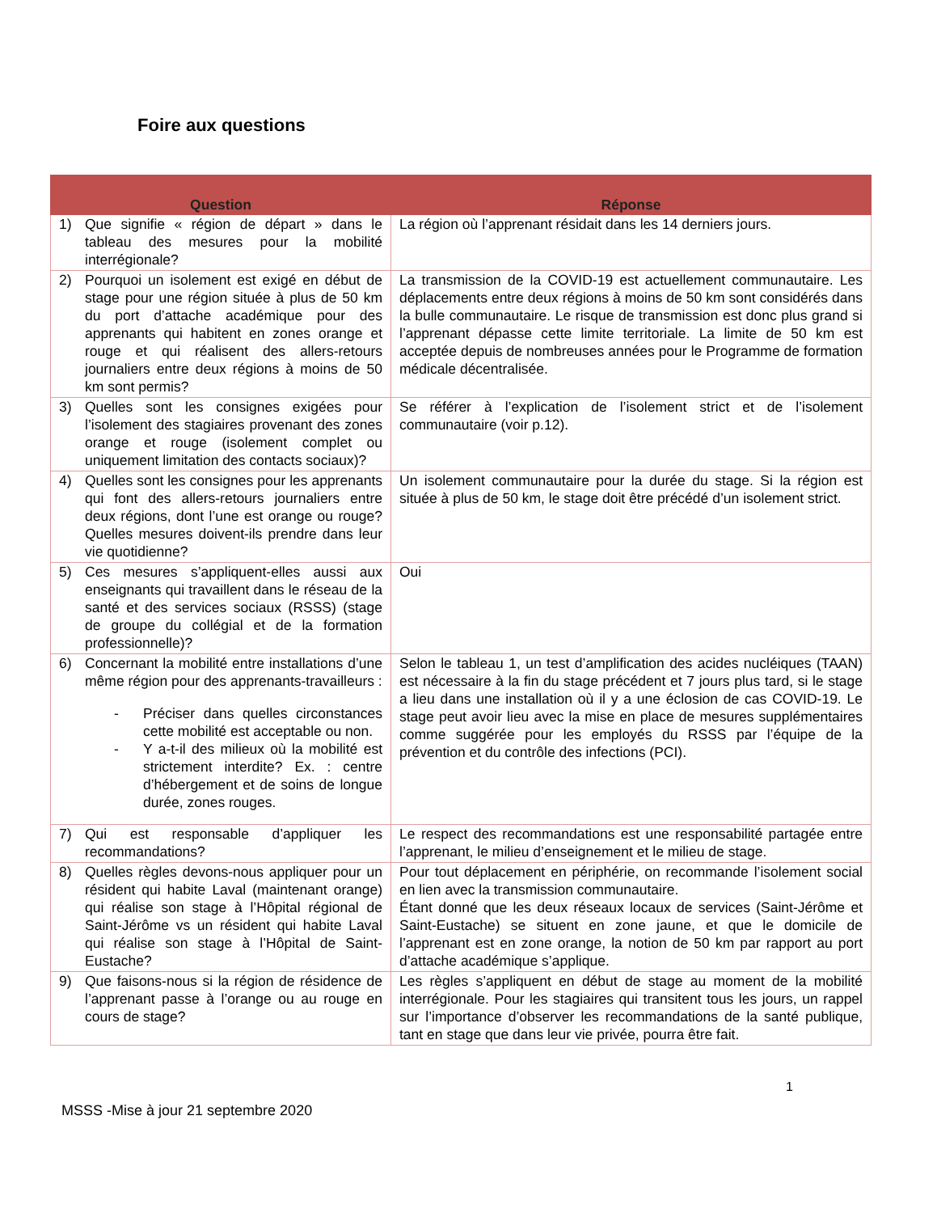Foire aux questions
| Question | Réponse |
| --- | --- |
| 1) Que signifie « région de départ » dans le tableau des mesures pour la mobilité interrégionale? | La région où l’apprenant résidait dans les 14 derniers jours. |
| 2) Pourquoi un isolement est exigé en début de stage pour une région située à plus de 50 km du port d’attache académique pour des apprenants qui habitent en zones orange et rouge et qui réalisent des allers-retours journaliers entre deux régions à moins de 50 km sont permis? | La transmission de la COVID-19 est actuellement communautaire. Les déplacements entre deux régions à moins de 50 km sont considérés dans la bulle communautaire. Le risque de transmission est donc plus grand si l’apprenant dépasse cette limite territoriale. La limite de 50 km est acceptée depuis de nombreuses années pour le Programme de formation médicale décentralisée. |
| 3) Quelles sont les consignes exigées pour l’isolement des stagiaires provenant des zones orange et rouge (isolement complet ou uniquement limitation des contacts sociaux)? | Se référer à l’explication de l’isolement strict et de l’isolement communautaire (voir p.12). |
| 4) Quelles sont les consignes pour les apprenants qui font des allers-retours journaliers entre deux régions, dont l’une est orange ou rouge? Quelles mesures doivent-ils prendre dans leur vie quotidienne? | Un isolement communautaire pour la durée du stage. Si la région est située à plus de 50 km, le stage doit être précédé d’un isolement strict. |
| 5) Ces mesures s’appliquent-elles aussi aux enseignants qui travaillent dans le réseau de la santé et des services sociaux (RSSS) (stage de groupe du collégial et de la formation professionnelle)? | Oui |
| 6) Concernant la mobilité entre installations d’une même région pour des apprenants-travailleurs : - Préciser dans quelles circonstances cette mobilité est acceptable ou non. - Y a-t-il des milieux où la mobilité est strictement interdite? Ex. : centre d’hébergement et de soins de longue durée, zones rouges. | Selon le tableau 1, un test d’amplification des acides nucléiques (TAAN) est nécessaire à la fin du stage précédent et 7 jours plus tard, si le stage a lieu dans une installation où il y a une éclosion de cas COVID-19. Le stage peut avoir lieu avec la mise en place de mesures supplémentaires comme suggérée pour les employés du RSSS par l’équipe de la prévention et du contrôle des infections (PCI). |
| 7) Qui est responsable d’appliquer les recommandations? | Le respect des recommandations est une responsabilité partagée entre l’apprenant, le milieu d’enseignement et le milieu de stage. |
| 8) Quelles règles devons-nous appliquer pour un résident qui habite Laval (maintenant orange) qui réalise son stage à l’Hôpital régional de Saint-Jérôme vs un résident qui habite Laval qui réalise son stage à l’Hôpital de Saint-Eustache? | Pour tout déplacement en périphérie, on recommande l’isolement social en lien avec la transmission communautaire. Étant donné que les deux réseaux locaux de services (Saint-Jérôme et Saint-Eustache) se situent en zone jaune, et que le domicile de l’apprenant est en zone orange, la notion de 50 km par rapport au port d’attache académique s’applique. |
| 9) Que faisons-nous si la région de résidence de l’apprenant passe à l’orange ou au rouge en cours de stage? | Les règles s’appliquent en début de stage au moment de la mobilité interrégionale. Pour les stagiaires qui transitent tous les jours, un rappel sur l’importance d’observer les recommandations de la santé publique, tant en stage que dans leur vie privée, pourra être fait. |
1
MSSS -Mise à jour 21 septembre 2020